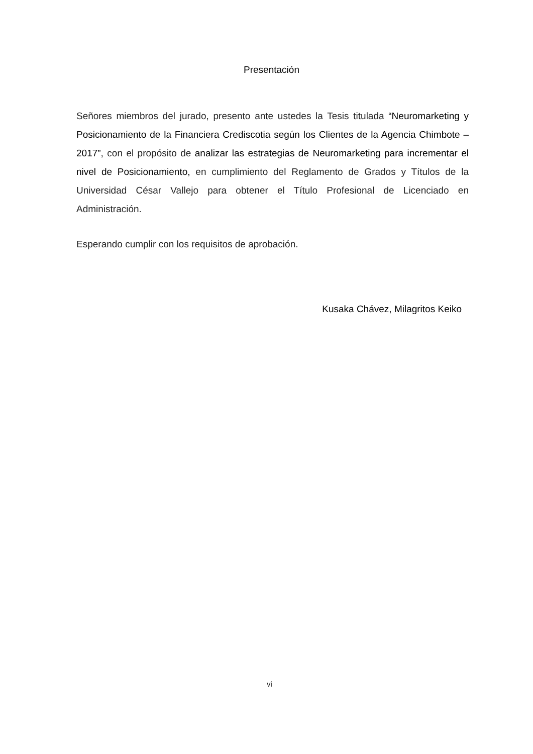Presentación
Señores miembros del jurado, presento ante ustedes la Tesis titulada “Neuromarketing y Posicionamiento de la Financiera Crediscotia según los Clientes de la Agencia Chimbote – 2017”, con el propósito de analizar las estrategias de Neuromarketing para incrementar el nivel de Posicionamiento, en cumplimiento del Reglamento de Grados y Títulos de la Universidad César Vallejo para obtener el Título Profesional de Licenciado en Administración.
Esperando cumplir con los requisitos de aprobación.
Kusaka Chávez, Milagritos Keiko
vi